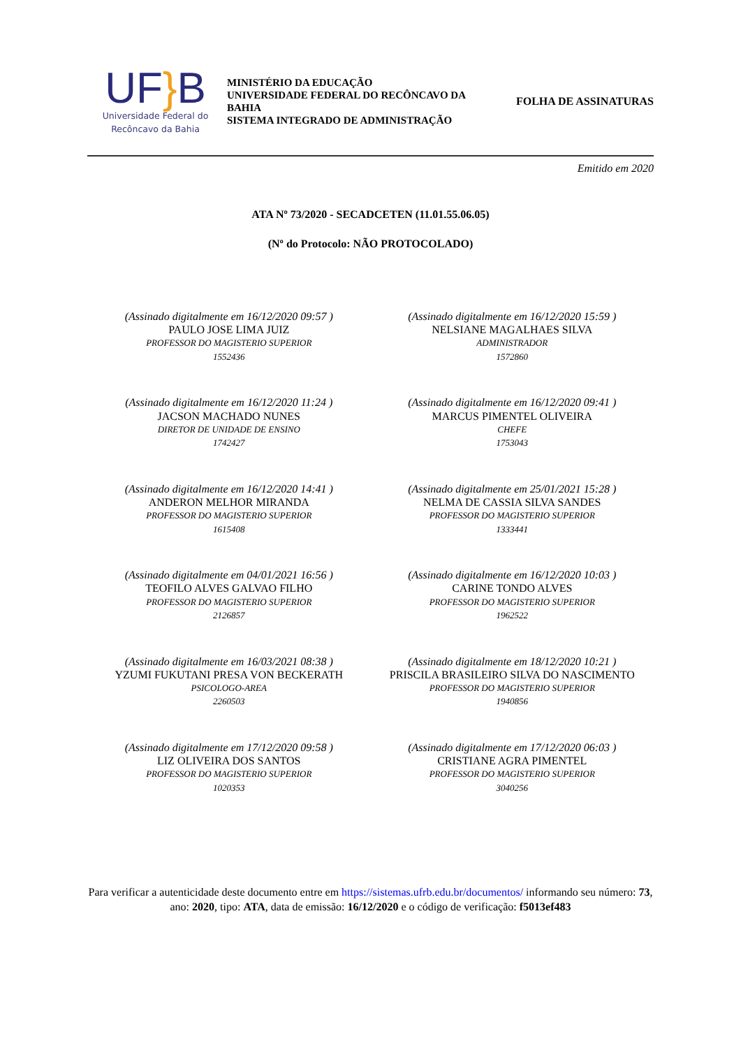UF}B
Universidade Federal do
Recôncavo da Bahia
MINISTÉRIO DA EDUCAÇÃO
UNIVERSIDADE FEDERAL DO RECÔNCAVO DA BAHIA
SISTEMA INTEGRADO DE ADMINISTRAÇÃO
FOLHA DE ASSINATURAS
Emitido em 2020
ATA Nº 73/2020 - SECADCETEN (11.01.55.06.05)
(Nº do Protocolo: NÃO PROTOCOLADO)
(Assinado digitalmente em 16/12/2020 09:57 )
PAULO JOSE LIMA JUIZ
PROFESSOR DO MAGISTERIO SUPERIOR
1552436
(Assinado digitalmente em 16/12/2020 15:59 )
NELSIANE MAGALHAES SILVA
ADMINISTRADOR
1572860
(Assinado digitalmente em 16/12/2020 11:24 )
JACSON MACHADO NUNES
DIRETOR DE UNIDADE DE ENSINO
1742427
(Assinado digitalmente em 16/12/2020 09:41 )
MARCUS PIMENTEL OLIVEIRA
CHEFE
1753043
(Assinado digitalmente em 16/12/2020 14:41 )
ANDERON MELHOR MIRANDA
PROFESSOR DO MAGISTERIO SUPERIOR
1615408
(Assinado digitalmente em 25/01/2021 15:28 )
NELMA DE CASSIA SILVA SANDES
PROFESSOR DO MAGISTERIO SUPERIOR
1333441
(Assinado digitalmente em 04/01/2021 16:56 )
TEOFILO ALVES GALVAO FILHO
PROFESSOR DO MAGISTERIO SUPERIOR
2126857
(Assinado digitalmente em 16/12/2020 10:03 )
CARINE TONDO ALVES
PROFESSOR DO MAGISTERIO SUPERIOR
1962522
(Assinado digitalmente em 16/03/2021 08:38 )
YZUMI FUKUTANI PRESA VON BECKERATH
PSICOLOGO-AREA
2260503
(Assinado digitalmente em 18/12/2020 10:21 )
PRISCILA BRASILEIRO SILVA DO NASCIMENTO
PROFESSOR DO MAGISTERIO SUPERIOR
1940856
(Assinado digitalmente em 17/12/2020 09:58 )
LIZ OLIVEIRA DOS SANTOS
PROFESSOR DO MAGISTERIO SUPERIOR
1020353
(Assinado digitalmente em 17/12/2020 06:03 )
CRISTIANE AGRA PIMENTEL
PROFESSOR DO MAGISTERIO SUPERIOR
3040256
Para verificar a autenticidade deste documento entre em https://sistemas.ufrb.edu.br/documentos/ informando seu número: 73, ano: 2020, tipo: ATA, data de emissão: 16/12/2020 e o código de verificação: f5013ef483